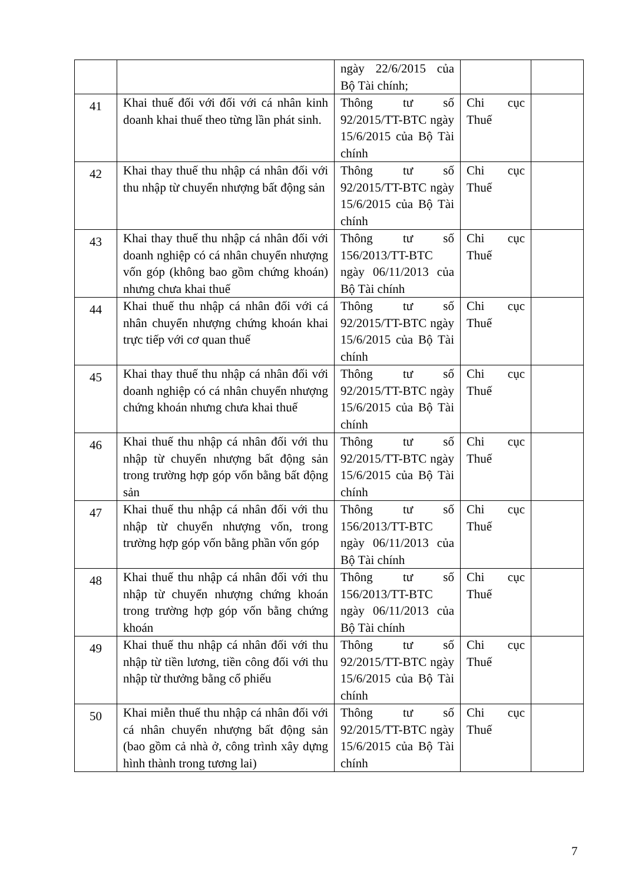| | | ngày 22/6/2015 của Bộ Tài chính; | | |
| 41 | Khai thuế đối với đối với cá nhân kinh doanh khai thuế theo từng lần phát sinh. | Thông tư số 92/2015/TT-BTC ngày 15/6/2015 của Bộ Tài chính | Chi cục Thuế | |
| 42 | Khai thay thuế thu nhập cá nhân đối với thu nhập từ chuyển nhượng bất động sản | Thông tư số 92/2015/TT-BTC ngày 15/6/2015 của Bộ Tài chính | Chi cục Thuế | |
| 43 | Khai thay thuế thu nhập cá nhân đối với doanh nghiệp có cá nhân chuyển nhượng vốn góp (không bao gồm chứng khoán) nhưng chưa khai thuế | Thông tư số 156/2013/TT-BTC ngày 06/11/2013 của Bộ Tài chính | Chi cục Thuế | |
| 44 | Khai thuế thu nhập cá nhân đối với cá nhân chuyển nhượng chứng khoán khai trực tiếp với cơ quan thuế | Thông tư số 92/2015/TT-BTC ngày 15/6/2015 của Bộ Tài chính | Chi cục Thuế | |
| 45 | Khai thay thuế thu nhập cá nhân đối với doanh nghiệp có cá nhân chuyển nhượng chứng khoán nhưng chưa khai thuế | Thông tư số 92/2015/TT-BTC ngày 15/6/2015 của Bộ Tài chính | Chi cục Thuế | |
| 46 | Khai thuế thu nhập cá nhân đối với thu nhập từ chuyển nhượng bất động sản trong trường hợp góp vốn bằng bất động sản | Thông tư số 92/2015/TT-BTC ngày 15/6/2015 của Bộ Tài chính | Chi cục Thuế | |
| 47 | Khai thuế thu nhập cá nhân đối với thu nhập từ chuyển nhượng vốn, trong trường hợp góp vốn bằng phần vốn góp | Thông tư số 156/2013/TT-BTC ngày 06/11/2013 của Bộ Tài chính | Chi cục Thuế | |
| 48 | Khai thuế thu nhập cá nhân đối với thu nhập từ chuyển nhượng chứng khoán trong trường hợp góp vốn bằng chứng khoán | Thông tư số 156/2013/TT-BTC ngày 06/11/2013 của Bộ Tài chính | Chi cục Thuế | |
| 49 | Khai thuế thu nhập cá nhân đối với thu nhập từ tiền lương, tiền công đối với thu nhập từ thưởng bằng cổ phiếu | Thông tư số 92/2015/TT-BTC ngày 15/6/2015 của Bộ Tài chính | Chi cục Thuế | |
| 50 | Khai miễn thuế thu nhập cá nhân đối với cá nhân chuyển nhượng bất động sản (bao gồm cả nhà ở, công trình xây dựng hình thành trong tương lai) | Thông tư số 92/2015/TT-BTC ngày 15/6/2015 của Bộ Tài chính | Chi cục Thuế | |
7